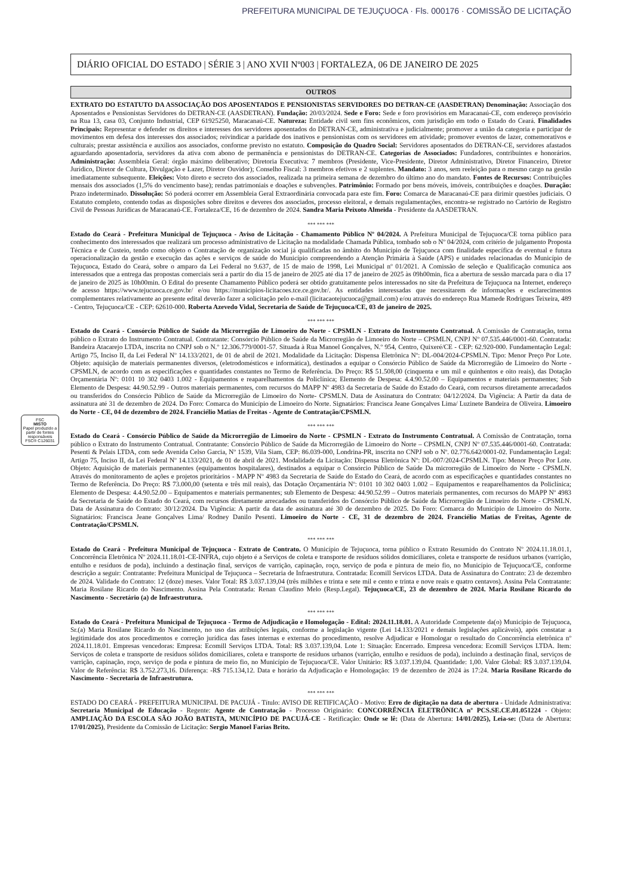FSC
MISTO
Papel produzido a partir de fontes responsáveis
FSC® C126031
PREFEITURA MUNICIPAL DE TEJUÇUOCA · Fls. 000176 · COMISSÃO DE LICITAÇÃO
DIÁRIO OFICIAL DO ESTADO | SÉRIE 3 | ANO XVII Nº003 | FORTALEZA, 06 DE JANEIRO DE 2025
OUTROS
EXTRATO DO ESTATUTO DA ASSOCIAÇÃO DOS APOSENTADOS E PENSIONISTAS SERVIDORES DO DETRAN-CE (AASDETRAN) Denominação: Associação dos Aposentados e Pensionistas Servidores do DETRAN-CE (AASDETRAN). Fundação: 20/03/2024. Sede e Foro: Sede e foro provisórios em Maracanaú-CE, com endereço provisório na Rua 13, casa 03, Conjunto Industrial, CEP 61925250, Maracanaú-CE. Natureza: Entidade civil sem fins econômicos, com jurisdição em todo o Estado do Ceará. Finalidades Principais: Representar e defender os direitos e interesses dos servidores aposentados do DETRAN-CE, administrativa e judicialmente; promover a união da categoria e participar de movimentos em defesa dos interesses dos associados; reivindicar a paridade dos inativos e pensionistas com os servidores em atividade; promover eventos de lazer, comemorativos e culturais; prestar assistência e auxílios aos associados, conforme previsto no estatuto. Composição do Quadro Social: Servidores aposentados do DETRAN-CE, servidores afastados aguardando aposentadoria, servidores da ativa com abono de permanência e pensionistas do DETRAN-CE. Categorias de Associados: Fundadores, contribuintes e honorários. Administração: Assembleia Geral: órgão máximo deliberativo; Diretoria Executiva: 7 membros (Presidente, Vice-Presidente, Diretor Administrativo, Diretor Financeiro, Diretor Jurídico, Diretor de Cultura, Divulgação e Lazer, Diretor Ouvidor); Conselho Fiscal: 3 membros efetivos e 2 suplentes. Mandato: 3 anos, sem reeleição para o mesmo cargo na gestão imediatamente subsequente. Eleições: Voto direto e secreto dos associados, realizada na primeira semana de dezembro do último ano do mandato. Fontes de Recursos: Contribuições mensais dos associados (1,5% do vencimento base); rendas patrimoniais e doações e subvenções. Patrimônio: Formado por bens móveis, imóveis, contribuições e doações. Duração: Prazo indeterminado. Dissolução: Só poderá ocorrer em Assembleia Geral Extraordinária convocada para este fim. Foro: Comarca de Maracanaú-CE para dirimir questões judiciais. O Estatuto completo, contendo todas as disposições sobre direitos e deveres dos associados, processo eleitoral, e demais regulamentações, encontra-se registrado no Cartório de Registro Civil de Pessoas Jurídicas de Maracanaú-CE. Fortaleza/CE, 16 de dezembro de 2024. Sandra Maria Peixoto Almeida - Presidente da AASDETRAN.
*** *** ***
Estado do Ceará - Prefeitura Municipal de Tejuçuoca - Aviso de Licitação - Chamamento Público Nº 04/2024. A Prefeitura Municipal de Tejuçuoca/CE torna público para conhecimento dos interessados que realizará um processo administrativo de Licitação na modalidade Chamada Pública, tombado sob o Nº 04/2024, com critério de julgamento Proposta Técnica e de Custeio, tendo como objeto o Contratação de organização social já qualificadas no âmbito do Município de Tejuçuoca com finalidade específica de eventual e futura operacionalização da gestão e execução das ações e serviços de saúde do Município compreendendo a Atenção Primária à Saúde (APS) e unidades relacionadas do Município de Tejuçuoca, Estado do Ceará, sobre o amparo da Lei Federal no 9.637, de 15 de maio de 1998, Lei Municipal nº 01/2021. A Comissão de seleção e Qualificação comunica aos interessados que a entrega das propostas comerciais será a partir do dia 15 de janeiro de 2025 até dia 17 de janeiro de 2025 às 09h00min, fica a abertura de sessão marcada para o dia 17 de janeiro de 2025 às 10h00min. O Edital do presente Chamamento Público poderá ser obtido gratuitamente pelos interessados no site da Prefeitura de Tejuçuoca na Internet, endereço de acesso https://www.tejucuoca.ce.gov.br/ e/ou https://municipios-licitacoes.tce.ce.gov.br/. As entidades interessadas que necessitarem de informações e esclarecimentos complementares relativamente ao presente edital deverão fazer a solicitação pelo e-mail (licitacaotejucuoca@gmail.com) e/ou através do endereço Rua Mamede Rodrigues Teixeira, 489 - Centro, Tejuçuoca/CE - CEP: 62610-000. Roberta Azevedo Vidal, Secretaria de Saúde de Tejuçuoca/CE, 03 de janeiro de 2025.
*** *** ***
Estado do Ceará - Consórcio Público de Saúde da Microrregião de Limoeiro do Norte - CPSMLN - Extrato do Instrumento Contratual. A Comissão de Contratação, torna público o Extrato do Instrumento Contratual. Contratante: Consórcio Público de Saúde da Microrregião de Limoeiro do Norte – CPSMLN, CNPJ Nº 07.535.446/0001-60. Contratada: Bandeira Atacarejo LTDA, inscrita no CNPJ sob o N.º 12.306.779/0001-57. Situada à Rua Manoel Gonçalves, N.º 954, Centro, Quixeré/CE - CEP: 62.920-000. Fundamentação Legal: Artigo 75, Inciso II, da Lei Federal Nº 14.133/2021, de 01 de abril de 2021. Modalidade da Licitação: Dispensa Eletrônica Nº: DL-004/2024-CPSMLN. Tipo: Menor Preço Por Lote. Objeto: aquisição de materiais permanentes diversos, (eletrodomésticos e informática), destinados a equipar o Consórcio Público de Saúde da Microrregião de Limoeiro do Norte - CPSMLN, de acordo com as especificações e quantidades constantes no Termo de Referência. Do Preço: R$ 51.508,00 (cinquenta e um mil e quinhentos e oito reais), das Dotação Orçamentária Nº: 0101 10 302 0403 1.002 - Equipamentos e reaparelhamentos da Policlínica; Elemento de Despesa: 4.4.90.52.00 – Equipamentos e materiais permanentes; Sub Elemento de Despesa: 44.90.52.99 - Outros materiais permanentes, com recursos do MAPP Nº 4983 da Secretaria de Saúde do Estado do Ceará, com recursos diretamente arrecadados ou transferidos do Consórcio Público de Saúde da Microrregião de Limoeiro do Norte- CPSMLN. Data de Assinatura do Contrato: 04/12/2024. Da Vigência: A Partir da data de assinatura até 31 de dezembro de 2024. Do Foro: Comarca do Município de Limoeiro do Norte. Signatários: Francisca Jeane Gonçalves Lima/ Luzinete Bandeira de Oliveira. Limoeiro do Norte - CE, 04 de dezembro de 2024. Franciélio Matias de Freitas - Agente de Contratação/CPSMLN.
*** *** ***
Estado do Ceará - Consórcio Público de Saúde da Microrregião de Limoeiro do Norte - CPSMLN - Extrato do Instrumento Contratual. A Comissão de Contratação, torna público o Extrato do Instrumento Contratual. Contratante: Consórcio Público de Saúde da Microrregião de Limoeiro do Norte – CPSMLN, CNPJ Nº 07.535.446/0001-60. Contratada: Pesenti & Pelais LTDA, com sede Avenida Celso Garcia, Nº 1539, Vila Siam, CEP: 86.039-000, Londrina-PR, inscrita no CNPJ sob o Nº. 02.776.642/0001-02. Fundamentação Legal: Artigo 75, Inciso II, da Lei Federal Nº 14.133/2021, de 01 de abril de 2021. Modalidade da Licitação: Dispensa Eletrônica Nº: DL-007/2024-CPSMLN. Tipo: Menor Preço Por Lote. Objeto: Aquisição de materiais permanentes (equipamentos hospitalares), destinados a equipar o Consórcio Público de Saúde Da microrregião de Limoeiro do Norte - CPSMLN. Através do monitoramento de ações e projetos prioritários - MAPP Nº 4983 da Secretaria de Saúde do Estado do Ceará, de acordo com as especificações e quantidades constantes no Termo de Referência. Do Preço: R$ 73.000,00 (setenta e três mil reais), das Dotação Orçamentária Nº: 0101 10 302 0403 1.002 – Equipamentos e reaparelhamentos da Policlínica; Elemento de Despesa: 4.4.90.52.00 – Equipamentos e materiais permanentes; sub Elemento de Despesa: 44.90.52.99 – Outros materiais permanentes, com recursos do MAPP Nº 4983 da Secretaria de Saúde do Estado do Ceará, com recursos diretamente arrecadados ou transferidos do Consórcio Público de Saúde da Microrregião de Limoeiro do Norte - CPSMLN. Data de Assinatura do Contrato: 30/12/2024. Da Vigência: A partir da data de assinatura até 30 de dezembro de 2025. Do Foro: Comarca do Município de Limoeiro do Norte. Signatários: Francisca Jeane Gonçalves Lima/ Rodney Danilo Pesenti. Limoeiro do Norte - CE, 31 de dezembro de 2024. Franciélio Matias de Freitas, Agente de Contratação/CPSMLN.
*** *** ***
Estado do Ceará - Prefeitura Municipal de Tejuçuoca - Extrato de Contrato. O Município de Tejuçuoca, torna público o Extrato Resumido do Contrato Nº 2024.11.18.01.1, Concorrência Eletrônica Nº 2024.11.18.01-CE-INFRA, cujo objeto é a Serviços de coleta e transporte de resíduos sólidos domiciliares, coleta e transporte de resíduos urbanos (varrição, entulho e resíduos de poda), incluindo a destinação final, serviços de varrição, capinação, roço, serviço de poda e pintura de meio fio, no Município de Tejuçuoca/CE, conforme descrição a seguir: Contratante: Prefeitura Municipal de Tejuçuoca – Secretaria de Infraestrutura. Contratada: Ecomill Servicos LTDA. Data de Assinatura do Contrato: 23 de dezembro de 2024. Validade do Contrato: 12 (doze) meses. Valor Total: R$ 3.037.139,04 (três milhões e trinta e sete mil e cento e trinta e nove reais e quatro centavos). Assina Pela Contratante: Maria Rosilane Ricardo do Nascimento. Assina Pela Contratada: Renan Claudino Melo (Resp.Legal). Tejuçuoca/CE, 23 de dezembro de 2024. Maria Rosilane Ricardo do Nascimento - Secretário (a) de Infraestrutura.
*** *** ***
Estado do Ceará - Prefeitura Municipal de Tejuçuoca - Termo de Adjudicação e Homologação - Edital: 2024.11.18.01. A Autoridade Competente da(o) Município de Tejuçuoca, Sr.(a) Maria Rosilane Ricardo do Nascimento, no uso das atribuições legais, conforme a legislação vigente (Lei 14.133/2021 e demais legislações aplicáveis), após constatar a legitimidade dos atos procedimentos e correção jurídica das fases internas e externas do procedimento, resolve Adjudicar e Homologar o resultado do Concorrência eletrônica nº 2024.11.18.01. Empresas vencedoras: Empresa: Ecomill Serviços LTDA. Total: R$ 3.037.139,04. Lote 1: Situação: Encerrado. Empresa vencedora: Ecomill Serviços LTDA. Item: Serviços de coleta e transporte de resíduos sólidos domiciliares, coleta e transporte de resíduos urbanos (varrição, entulho e resíduos de poda), incluindo a destinação final, serviços de varrição, capinação, roço, serviço de poda e pintura de meio fio, no Município de Tejuçuoca/CE. Valor Unitário: R$ 3.037.139,04. Quantidade: 1,00. Valor Global: R$ 3.037.139,04. Valor de Referência: R$ 3.752.273,16. Diferença: -R$ 715.134,12. Data e horário da Adjudicação e Homologação: 19 de dezembro de 2024 às 17:24. Maria Rosilane Ricardo do Nascimento - Secretaria de Infraestrutura.
*** *** ***
ESTADO DO CEARÁ - PREFEITURA MUNICIPAL DE PACUJÁ - Título: AVISO DE RETIFICAÇÃO - Motivo: Erro de digitação na data de abertura - Unidade Administrativa: Secretaria Municipal de Educação - Regente: Agente de Contratação - Processo Originário: CONCORRÊNCIA ELETRÔNICA nº PCS.SE.CE.01.051224 - Objeto: AMPLIAÇÃO DA ESCOLA SÃO JOÃO BATISTA, MUNICÍPIO DE PACUJÁ-CE - Retificação: Onde se lê: (Data de Abertura: 14/01/2025), Leia-se: (Data de Abertura: 17/01/2025), Presidente da Comissão de Licitação: Sergio Manoel Farias Brito.